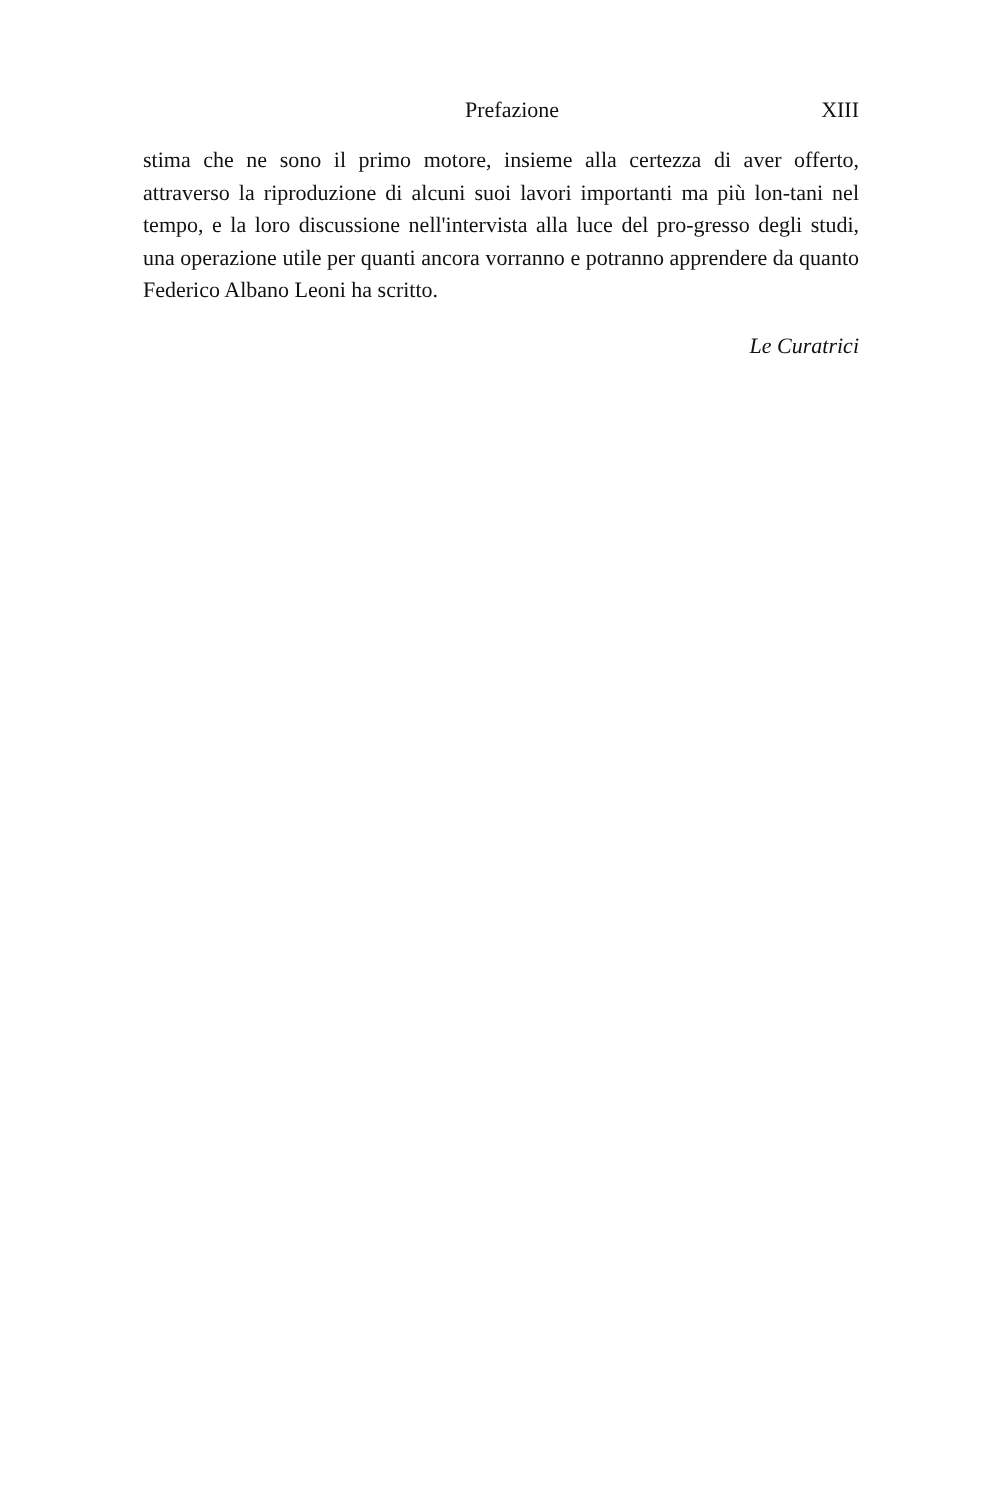Prefazione XIII
stima che ne sono il primo motore, insieme alla certezza di aver offerto, attraverso la riproduzione di alcuni suoi lavori importanti ma più lon-tani nel tempo, e la loro discussione nell'intervista alla luce del pro-gresso degli studi, una operazione utile per quanti ancora vorranno e potranno apprendere da quanto Federico Albano Leoni ha scritto.
Le Curatrici